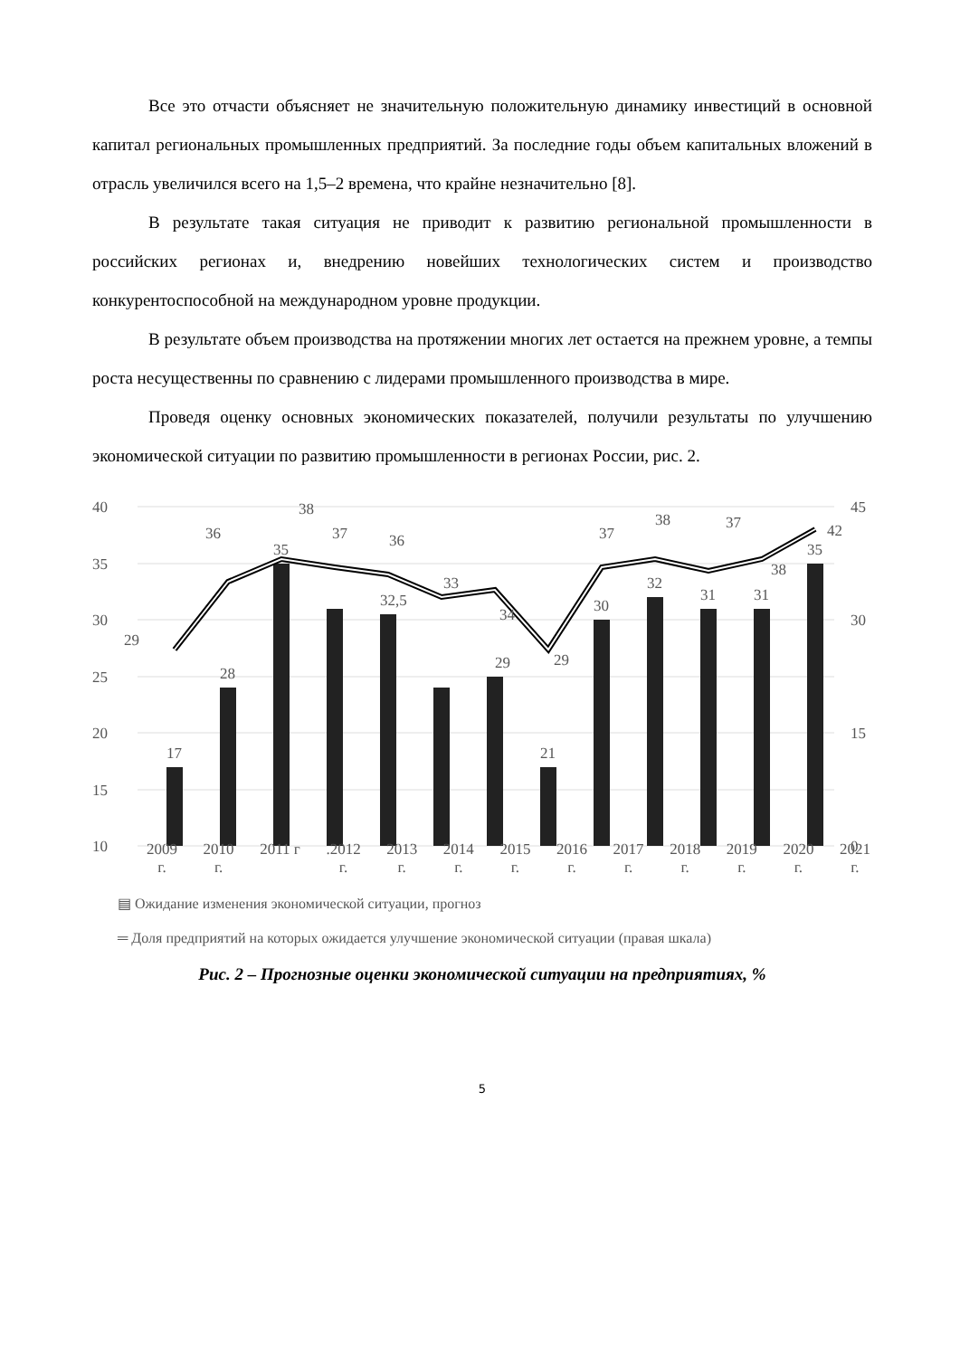Все это отчасти объясняет не значительную положительную динамику инвестиций в основной капитал региональных промышленных предприятий. За последние годы объем капитальных вложений в отрасль увеличился всего на 1,5–2 времена, что крайне незначительно [8].
В результате такая ситуация не приводит к развитию региональной промышленности в российских регионах и, внедрению новейших технологических систем и производство конкурентоспособной на международном уровне продукции.
В результате объем производства на протяжении многих лет остается на прежнем уровне, а темпы роста несущественны по сравнению с лидерами промышленного производства в мире.
Проведя оценку основных экономических показателей, получили результаты по улучшению экономической ситуации по развитию промышленности в регионах России, рис. 2.
40
35
30
25
20
15
10
45
0
30
15
17
28
35
32,5
29
21
30
32
31
31
35
29
36
38
37
36
33
34
29
37
38
37
38
42
2009
г. 2010
г. 2011 г .2012
г. 2013
г. 2014
г. 2015
г. 2016
г. 2017
г. 2018
г. 2019
г. 2020
г. 2021
г.
▤ Ожидание изменения экономической ситуации, прогноз
═ Доля предприятий на которых ожидается улучшение экономической ситуации (правая шкала)
Рис. 2 – Прогнозные оценки экономической ситуации на предприятиях, %
5